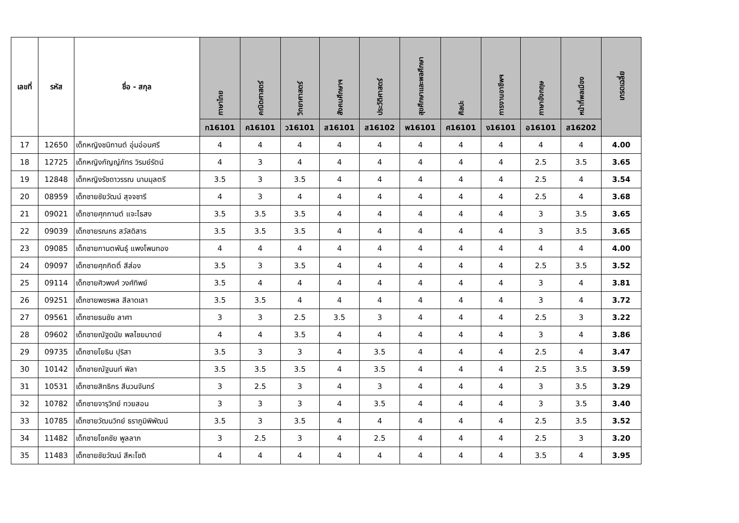| เลขที่ | รหัส | ชื่อ - สกุล | ภาษาไทย | คณิตศาสตร์ | วิทยาศาสตร์ | สังคมศึกษาฯ | ประวัติศาสตร์ | สุขศึกษาและพลศึกษา | ศิลปะ | การงานอาชีพฯ | ภาษาอังกฤษ | หน้าที่พลเมือง | เกรดเฉลี่ย |
| --- | --- | --- | --- | --- | --- | --- | --- | --- | --- | --- | --- | --- | --- |
| | | | ท16101 | ค16101 | ว16101 | ส16101 | ส16102 | พ16101 | ศ16101 | ง16101 | อ16101 | ส16202 | |
| 17 | 12650 | เด็กหญิงชนิกานต์ อุ่มอ่อนศรี | 4 | 4 | 4 | 4 | 4 | 4 | 4 | 4 | 4 | 4 | 4.00 |
| 18 | 12725 | เด็กหญิงกัญญ์ภัทร วิรมย์รัตน์ | 4 | 3 | 4 | 4 | 4 | 4 | 4 | 4 | 2.5 | 3.5 | 3.65 |
| 19 | 12848 | เด็กหญิงรัชดาวรรณ นามมุลตรี | 3.5 | 3 | 3.5 | 4 | 4 | 4 | 4 | 4 | 2.5 | 4 | 3.54 |
| 20 | 08959 | เด็กชายชัยวัฒน์ สุจจชารี | 4 | 3 | 4 | 4 | 4 | 4 | 4 | 4 | 2.5 | 4 | 3.68 |
| 21 | 09021 | เด็กชายศุภกานต์ แจะไธสง | 3.5 | 3.5 | 3.5 | 4 | 4 | 4 | 4 | 4 | 3 | 3.5 | 3.65 |
| 22 | 09039 | เด็กชายรณกร สวัสดิสาร | 3.5 | 3.5 | 3.5 | 4 | 4 | 4 | 4 | 4 | 3 | 3.5 | 3.65 |
| 23 | 09085 | เด็กชายกานตพันธุ์ แพงโพนทอง | 4 | 4 | 4 | 4 | 4 | 4 | 4 | 4 | 4 | 4 | 4.00 |
| 24 | 09097 | เด็กชายศุภกิตติ์ สีส่อง | 3.5 | 3 | 3.5 | 4 | 4 | 4 | 4 | 4 | 2.5 | 3.5 | 3.52 |
| 25 | 09114 | เด็กชายศิวพงศ์ วงศ์ทิพย์ | 3.5 | 4 | 4 | 4 | 4 | 4 | 4 | 4 | 3 | 4 | 3.81 |
| 26 | 09251 | เด็กชายพชรพล สีลาดเลา | 3.5 | 3.5 | 4 | 4 | 4 | 4 | 4 | 4 | 3 | 4 | 3.72 |
| 27 | 09561 | เด็กชายธนชัย ลาศา | 3 | 3 | 2.5 | 3.5 | 3 | 4 | 4 | 4 | 2.5 | 3 | 3.22 |
| 28 | 09602 | เด็กชายณัฐดนัย พลไชยมาตย์ | 4 | 4 | 3.5 | 4 | 4 | 4 | 4 | 4 | 3 | 4 | 3.86 |
| 29 | 09735 | เด็กชายโยธิน ปุริสา | 3.5 | 3 | 3 | 4 | 3.5 | 4 | 4 | 4 | 2.5 | 4 | 3.47 |
| 30 | 10142 | เด็กชายณัฐนนท์ พิลา | 3.5 | 3.5 | 3.5 | 4 | 3.5 | 4 | 4 | 4 | 2.5 | 3.5 | 3.59 |
| 31 | 10531 | เด็กชายสิทธิกร สีนวนจันทร์ | 3 | 2.5 | 3 | 4 | 3 | 4 | 4 | 4 | 3 | 3.5 | 3.29 |
| 32 | 10782 | เด็กชายจารุวิทย์ ทวยสอน | 3 | 3 | 3 | 4 | 3.5 | 4 | 4 | 4 | 3 | 3.5 | 3.40 |
| 33 | 10785 | เด็กชายวัฒนวิทย์ ธราภูมิพิพัฒน์ | 3.5 | 3 | 3.5 | 4 | 4 | 4 | 4 | 4 | 2.5 | 3.5 | 3.52 |
| 34 | 11482 | เด็กชายโชคชัย พูลลาภ | 3 | 2.5 | 3 | 4 | 2.5 | 4 | 4 | 4 | 2.5 | 3 | 3.20 |
| 35 | 11483 | เด็กชายชัยวัฒน์ สีหะโชติ | 4 | 4 | 4 | 4 | 4 | 4 | 4 | 4 | 3.5 | 4 | 3.95 |